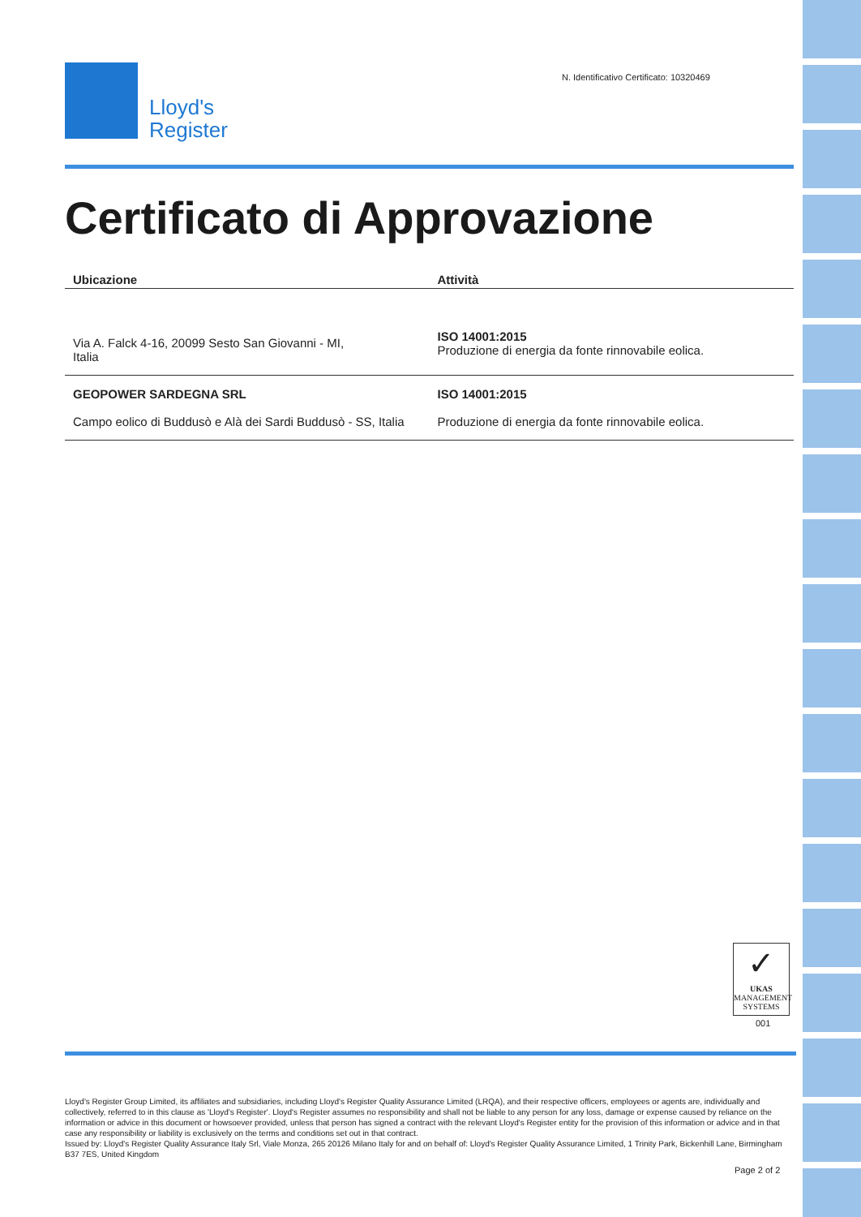Lloyd's
Register
N. Identificativo Certificato: 10320469
Certificato di Approvazione
| Ubicazione | Attività |
| --- | --- |
| Via A. Falck 4-16, 20099 Sesto San Giovanni - MI, Italia | ISO 14001:2015 Produzione di energia da fonte rinnovabile eolica. |
| GEOPOWER SARDEGNA SRL Campo eolico di Buddusò e Alà dei Sardi Buddusò - SS, Italia | ISO 14001:2015 Produzione di energia da fonte rinnovabile eolica. |
✓
UKAS
MANAGEMENT SYSTEMS
001
Lloyd's Register Group Limited, its affiliates and subsidiaries, including Lloyd's Register Quality Assurance Limited (LRQA), and their respective officers, employees or agents are, individually and collectively, referred to in this clause as 'Lloyd's Register'. Lloyd's Register assumes no responsibility and shall not be liable to any person for any loss, damage or expense caused by reliance on the information or advice in this document or howsoever provided, unless that person has signed a contract with the relevant Lloyd's Register entity for the provision of this information or advice and in that case any responsibility or liability is exclusively on the terms and conditions set out in that contract.
Issued by: Lloyd's Register Quality Assurance Italy Srl, Viale Monza, 265 20126 Milano Italy for and on behalf of: Lloyd's Register Quality Assurance Limited, 1 Trinity Park, Bickenhill Lane, Birmingham B37 7ES, United Kingdom
Page 2 of 2